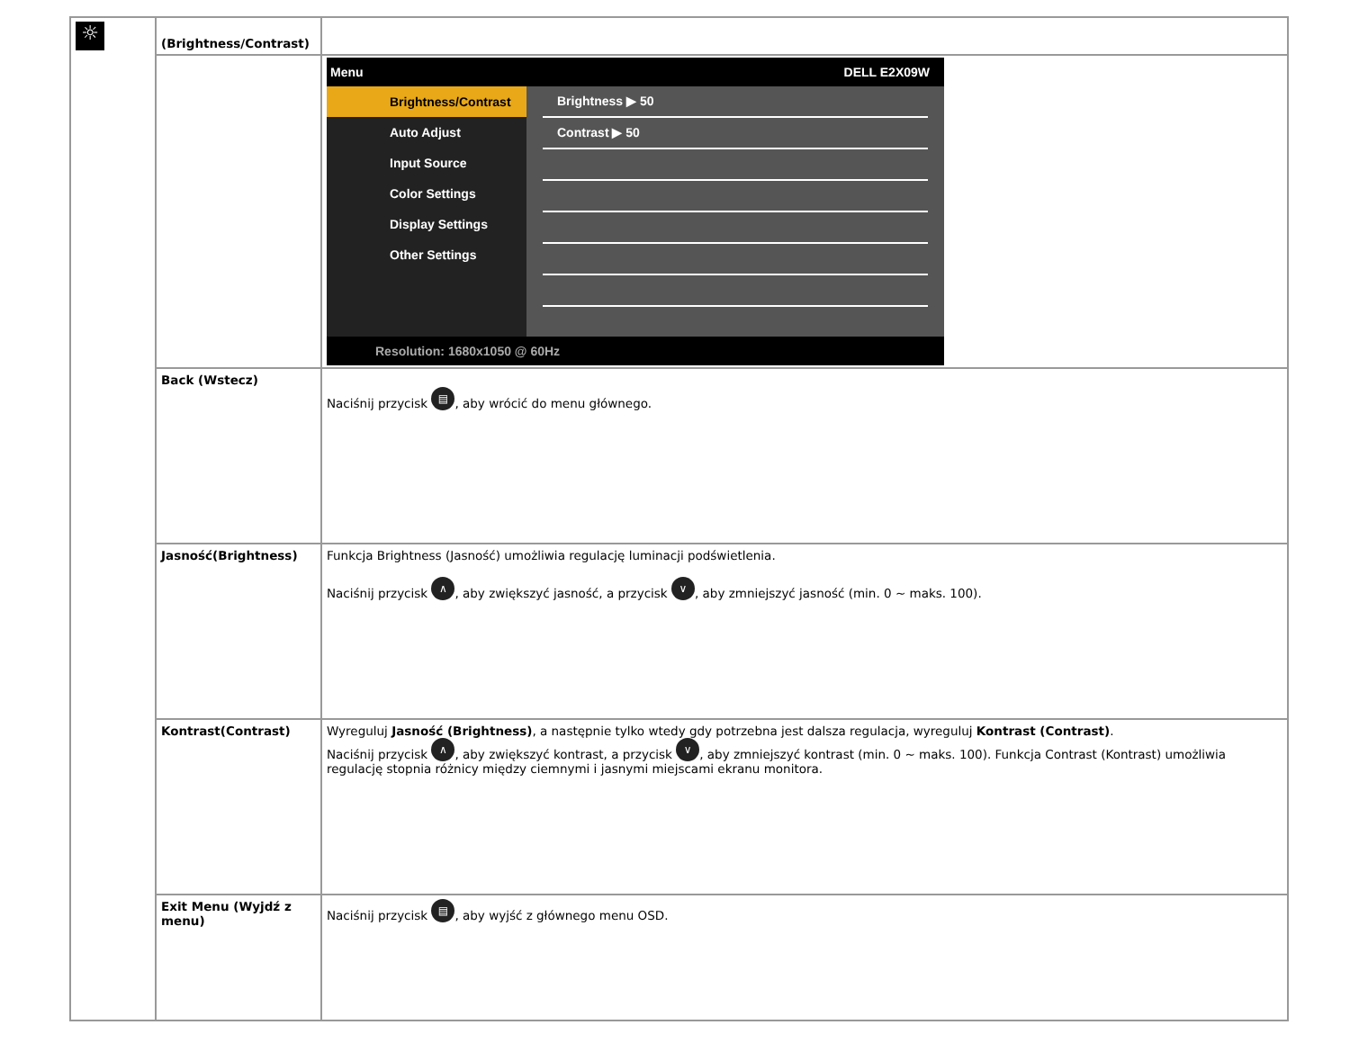| ☼ | (Brightness/Contrast) | |
| | | Menu DELL E2X09W Brightness/Contrast Auto Adjust Input Source Color Settings Display Settings Other Settings Brightness ▶ 50 Contrast ▶ 50 Resolution: 1680x1050 @ 60Hz |
| | Back (Wstecz) | Naciśnij przycisk ▤ , aby wrócić do menu głównego. |
| | Jasność(Brightness) | Funkcja Brightness (Jasność) umożliwia regulację luminacji podświetlenia. Naciśnij przycisk ∧ , aby zwiększyć jasność, a przycisk ∨ , aby zmniejszyć jasność (min. 0 ~ maks. 100). |
| | Kontrast(Contrast) | Wyreguluj Jasność (Brightness) , a następnie tylko wtedy gdy potrzebna jest dalsza regulacja, wyreguluj Kontrast (Contrast) . Naciśnij przycisk ∧ , aby zwiększyć kontrast, a przycisk ∨ , aby zmniejszyć kontrast (min. 0 ~ maks. 100). Funkcja Contrast (Kontrast) umożliwia regulację stopnia różnicy między ciemnymi i jasnymi miejscami ekranu monitora. |
| | Exit Menu (Wyjdź z menu) | Naciśnij przycisk ▤ , aby wyjść z głównego menu OSD. |